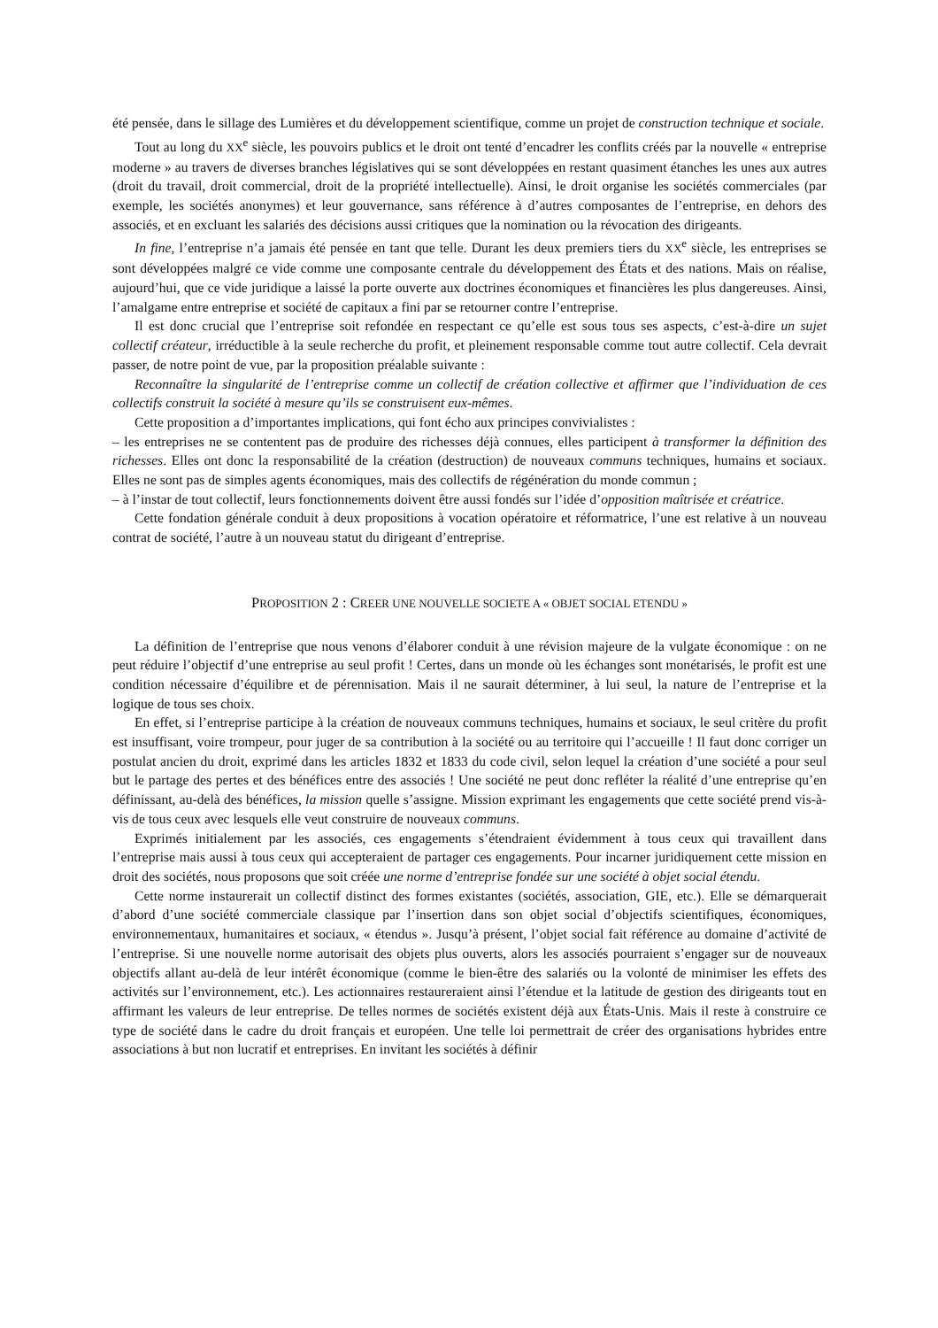été pensée, dans le sillage des Lumières et du développement scientifique, comme un projet de construction technique et sociale.
Tout au long du XX<sup>e</sup> siècle, les pouvoirs publics et le droit ont tenté d’encadrer les conflits créés par la nouvelle « entreprise moderne » au travers de diverses branches législatives qui se sont développées en restant quasiment étanches les unes aux autres (droit du travail, droit commercial, droit de la propriété intellectuelle). Ainsi, le droit organise les sociétés commerciales (par exemple, les sociétés anonymes) et leur gouvernance, sans référence à d’autres composantes de l’entreprise, en dehors des associés, et en excluant les salariés des décisions aussi critiques que la nomination ou la révocation des dirigeants.
In fine, l’entreprise n’a jamais été pensée en tant que telle. Durant les deux premiers tiers du XX<sup>e</sup> siècle, les entreprises se sont développées malgré ce vide comme une composante centrale du développement des États et des nations. Mais on réalise, aujourd’hui, que ce vide juridique a laissé la porte ouverte aux doctrines économiques et financières les plus dangereuses. Ainsi, l’amalgame entre entreprise et société de capitaux a fini par se retourner contre l’entreprise.
Il est donc crucial que l’entreprise soit refondée en respectant ce qu’elle est sous tous ses aspects, c’est-à-dire un sujet collectif créateur, irréductible à la seule recherche du profit, et pleinement responsable comme tout autre collectif. Cela devrait passer, de notre point de vue, par la proposition préalable suivante :
Reconnaître la singularité de l’entreprise comme un collectif de création collective et affirmer que l’individuation de ces collectifs construit la société à mesure qu’ils se construisent eux-mêmes.
Cette proposition a d’importantes implications, qui font écho aux principes convivialistes :
– les entreprises ne se contentent pas de produire des richesses déjà connues, elles participent à transformer la définition des richesses. Elles ont donc la responsabilité de la création (destruction) de nouveaux communs techniques, humains et sociaux. Elles ne sont pas de simples agents économiques, mais des collectifs de régénération du monde commun ;
– à l’instar de tout collectif, leurs fonctionnements doivent être aussi fondés sur l’idée d’opposition maîtrisée et créatrice.
Cette fondation générale conduit à deux propositions à vocation opératoire et réformatrice, l’une est relative à un nouveau contrat de société, l’autre à un nouveau statut du dirigeant d’entreprise.
PROPOSITION 2 : CREER UNE NOUVELLE SOCIETE A « OBJET SOCIAL ETENDU »
La définition de l’entreprise que nous venons d’élaborer conduit à une révision majeure de la vulgate économique : on ne peut réduire l’objectif d’une entreprise au seul profit ! Certes, dans un monde où les échanges sont monétarisés, le profit est une condition nécessaire d’équilibre et de pérennisation. Mais il ne saurait déterminer, à lui seul, la nature de l’entreprise et la logique de tous ses choix.
En effet, si l’entreprise participe à la création de nouveaux communs techniques, humains et sociaux, le seul critère du profit est insuffisant, voire trompeur, pour juger de sa contribution à la société ou au territoire qui l’accueille ! Il faut donc corriger un postulat ancien du droit, exprimé dans les articles 1832 et 1833 du code civil, selon lequel la création d’une société a pour seul but le partage des pertes et des bénéfices entre des associés ! Une société ne peut donc refléter la réalité d’une entreprise qu’en définissant, au-delà des bénéfices, la mission quelle s’assigne. Mission exprimant les engagements que cette société prend vis-à-vis de tous ceux avec lesquels elle veut construire de nouveaux communs.
Exprimés initialement par les associés, ces engagements s’étendraient évidemment à tous ceux qui travaillent dans l’entreprise mais aussi à tous ceux qui accepteraient de partager ces engagements. Pour incarner juridiquement cette mission en droit des sociétés, nous proposons que soit créée une norme d’entreprise fondée sur une société à objet social étendu.
Cette norme instaurerait un collectif distinct des formes existantes (sociétés, association, GIE, etc.). Elle se démarquerait d’abord d’une société commerciale classique par l’insertion dans son objet social d’objectifs scientifiques, économiques, environnementaux, humanitaires et sociaux, « étendus ». Jusqu’à présent, l’objet social fait référence au domaine d’activité de l’entreprise. Si une nouvelle norme autorisait des objets plus ouverts, alors les associés pourraient s’engager sur de nouveaux objectifs allant au-delà de leur intérêt économique (comme le bien-être des salariés ou la volonté de minimiser les effets des activités sur l’environnement, etc.). Les actionnaires restaureraient ainsi l’étendue et la latitude de gestion des dirigeants tout en affirmant les valeurs de leur entreprise. De telles normes de sociétés existent déjà aux États-Unis. Mais il reste à construire ce type de société dans le cadre du droit français et européen. Une telle loi permettrait de créer des organisations hybrides entre associations à but non lucratif et entreprises. En invitant les sociétés à définir